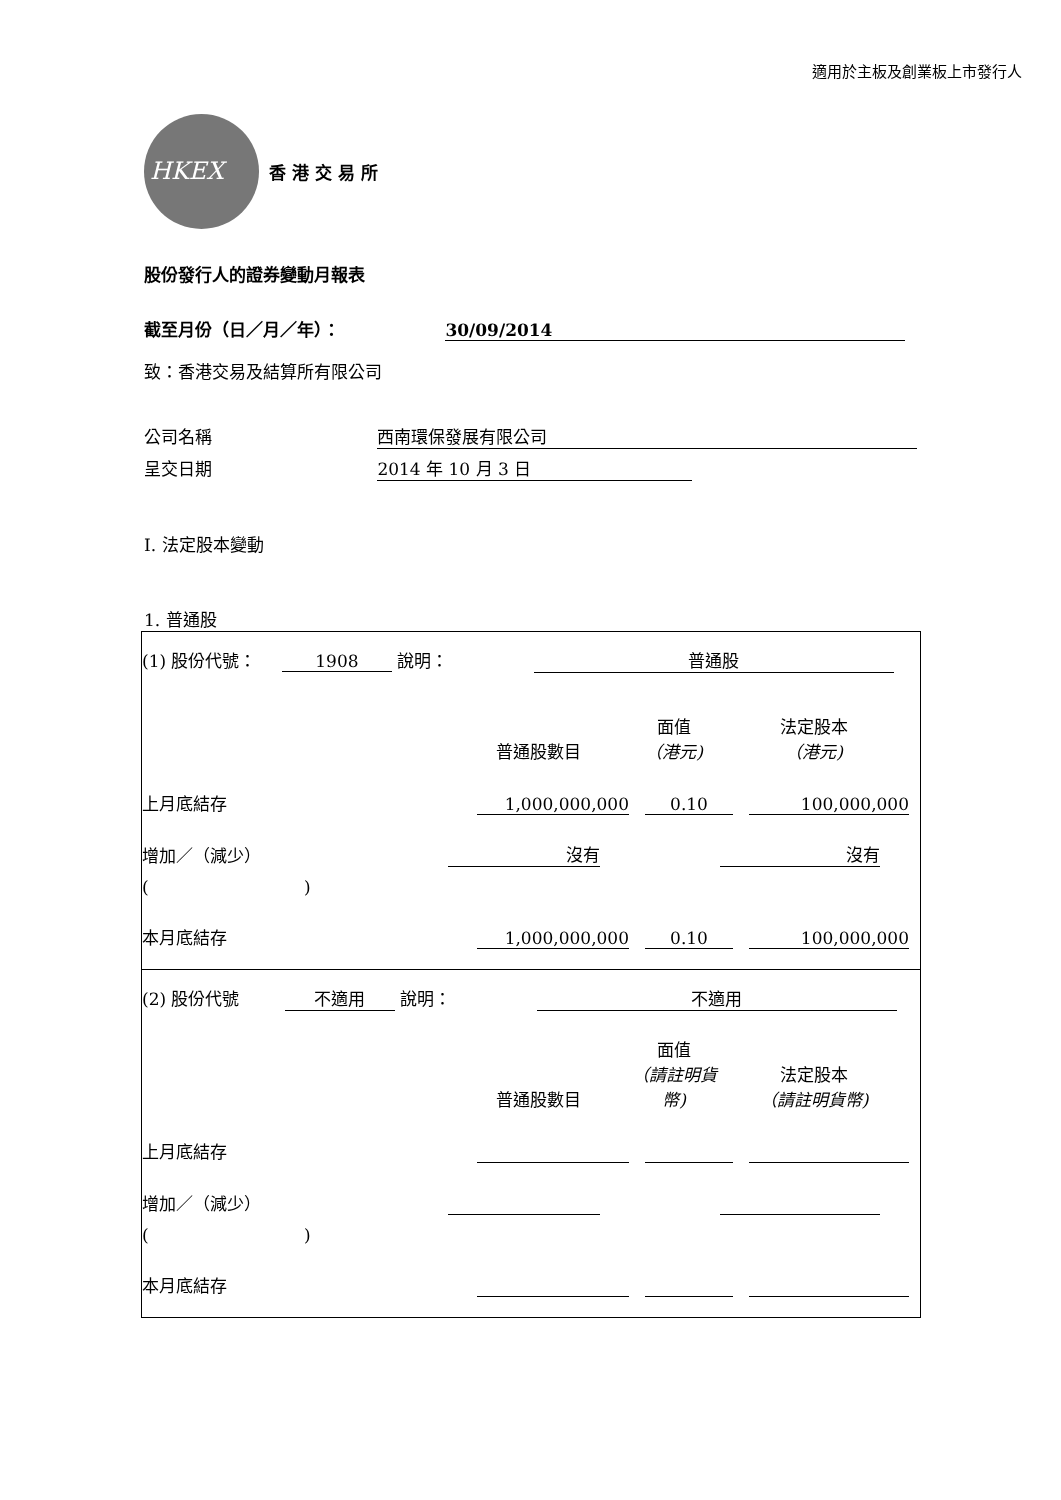適用於主板及創業板上市發行人
HKEX
香 港 交 易 所
股份發行人的證券變動月報表
截至月份（日／月／年）： 30/09/2014
致：香港交易及結算所有限公司
公司名稱 西南環保發展有限公司
呈交日期 2014 年 10 月 3 日
I. 法定股本變動
1. 普通股
| (1) 股份代號： 1908 說明： 普通股 普通股數目 面值 （港元) 法定股本 （港元) 上月底結存 1,000,000,000 0.10 100,000,000 增加／（減少） 沒有 沒有 ( ) 本月底結存 1,000,000,000 0.10 100,000,000 |
| (2) 股份代號 不適用 說明： 不適用 普通股數目 面值 （請註明貨幣) 法定股本 （請註明貨幣) 上月底結存 增加／（減少） ( ) 本月底結存 |